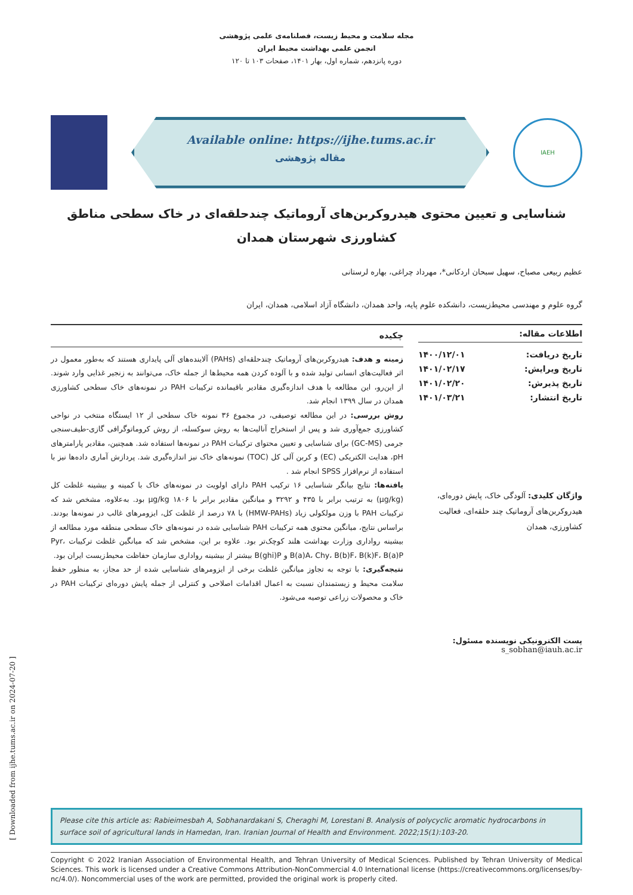مجله سلامت و محیط زیست، فصلنامه‌ی علمی پژوهشی
انجمن علمی بهداشت محیط ایران
دوره پانزدهم، شماره اول، بهار ۱۴۰۱، صفحات ۱۰۳ تا ۱۲۰
Available online: https://ijhe.tums.ac.ir
مقاله پژوهشی
IAEH
شناسایی و تعیین محتوی هیدروکربن‌های آروماتیک چندحلقه‌ای در خاک سطحی مناطق کشاورزی شهرستان همدان
عظیم ربیعی مصباح، سهیل سبحان اردکانی*، مهرداد چراغی، بهاره لرستانی
گروه علوم و مهندسی محیط‌زیست، دانشکده علوم پایه، واحد همدان، دانشگاه آزاد اسلامی، همدان، ایران
اطلاعات مقاله:
تاریخ دریافت: ۱۴۰۰/۱۲/۰۱
تاریخ ویرایش: ۱۴۰۱/۰۲/۱۷
تاریخ پذیرش: ۱۴۰۱/۰۲/۲۰
تاریخ انتشار: ۱۴۰۱/۰۳/۲۱
واژگان کلیدی: آلودگی خاک، پایش دوره‌ای، هیدروکربن‌های آروماتیک چند حلقه‌ای، فعالیت کشاورزی، همدان
پست الکترونیکی نویسنده مسئول:
s_sobhan@iauh.ac.ir
چکیده
زمینه و هدف: هیدروکربن‌های آروماتیک چندحلقه‌ای (PAHs) آلاینده‌های آلی پایداری هستند که به‌طور معمول در اثر فعالیت‌های انسانی تولید شده و با آلوده کردن همه محیط‌ها از جمله خاک، می‌توانند به زنجیر غذایی وارد شوند. از این‌رو، این مطالعه با هدف اندازه‌گیری مقادیر باقیمانده ترکیبات PAH در نمونه‌های خاک سطحی کشاورزی همدان در سال ۱۳۹۹ انجام شد.
روش بررسی: در این مطالعه توصیفی، در مجموع ۳۶ نمونه خاک سطحی از ۱۲ ایستگاه منتخب در نواحی کشاورزی جمع‌آوری شد و پس از استخراج آنالیت‌ها به روش سوکسله، از روش کروماتوگرافی گازی-طیف‌سنجی جرمی (GC-MS) برای شناسایی و تعیین محتوای ترکیبات PAH در نمونه‌ها استفاده شد. همچنین، مقادیر پارامترهای pH، هدایت الکتریکی (EC) و کربن آلی کل (TOC) نمونه‌های خاک نیز اندازه‌گیری شد. پردازش آماری داده‌ها نیز با استفاده از نرم‌افزار SPSS انجام شد .
یافته‌ها: نتایج بیانگر شناسایی ۱۶ ترکیب PAH دارای اولویت در نمونه‌های خاک با کمینه و بیشینه غلظت کل (μg/kg) به ترتیب برابر با ۴۳۵ و ۳۲۹۲ و میانگین مقادیر برابر با μg/kg ۱۸۰۶ بود. به‌علاوه، مشخص شد که ترکیبات PAH با وزن مولکولی زیاد (HMW-PAHs) با ۷۸ درصد از غلظت کل، ایزومرهای غالب در نمونه‌ها بودند. براساس نتایج، میانگین محتوی همه ترکیبات PAH شناسایی شده در نمونه‌های خاک سطحی منطقه مورد مطالعه از بیشینه رواداری وزارت بهداشت هلند کوچک‌تر بود. علاوه بر این، مشخص شد که میانگین غلظت ترکیبات Pyr، B(a)A، Chy، B(b)F، B(k)F، B(a)P و B(ghi)P بیشتر از بیشینه رواداری سازمان حفاظت محیط‌زیست ایران بود.
نتیجه‌گیری: با توجه به تجاوز میانگین غلظت برخی از ایزومرهای شناسایی شده از حد مجاز، به منظور حفظ سلامت محیط و زیستمندان نسبت به اعمال اقدامات اصلاحی و کنترلی از جمله پایش دوره‌ای ترکیبات PAH در خاک و محصولات زراعی توصیه می‌شود.
Please cite this article as: Rabieimesbah A, Sobhanardakani S, Cheraghi M, Lorestani B. Analysis of polycyclic aromatic hydrocarbons in surface soil of agricultural lands in Hamedan, Iran. Iranian Journal of Health and Environment. 2022;15(1):103-20.
Copyright © 2022 Iranian Association of Environmental Health, and Tehran University of Medical Sciences. Published by Tehran University of Medical Sciences. This work is licensed under a Creative Commons Attribution-NonCommercial 4.0 International license (https://creativecommons.org/licenses/by-nc/4.0/). Noncommercial uses of the work are permitted, provided the original work is properly cited.
[ Downloaded from ijhe.tums.ac.ir on 2024-07-20 ]